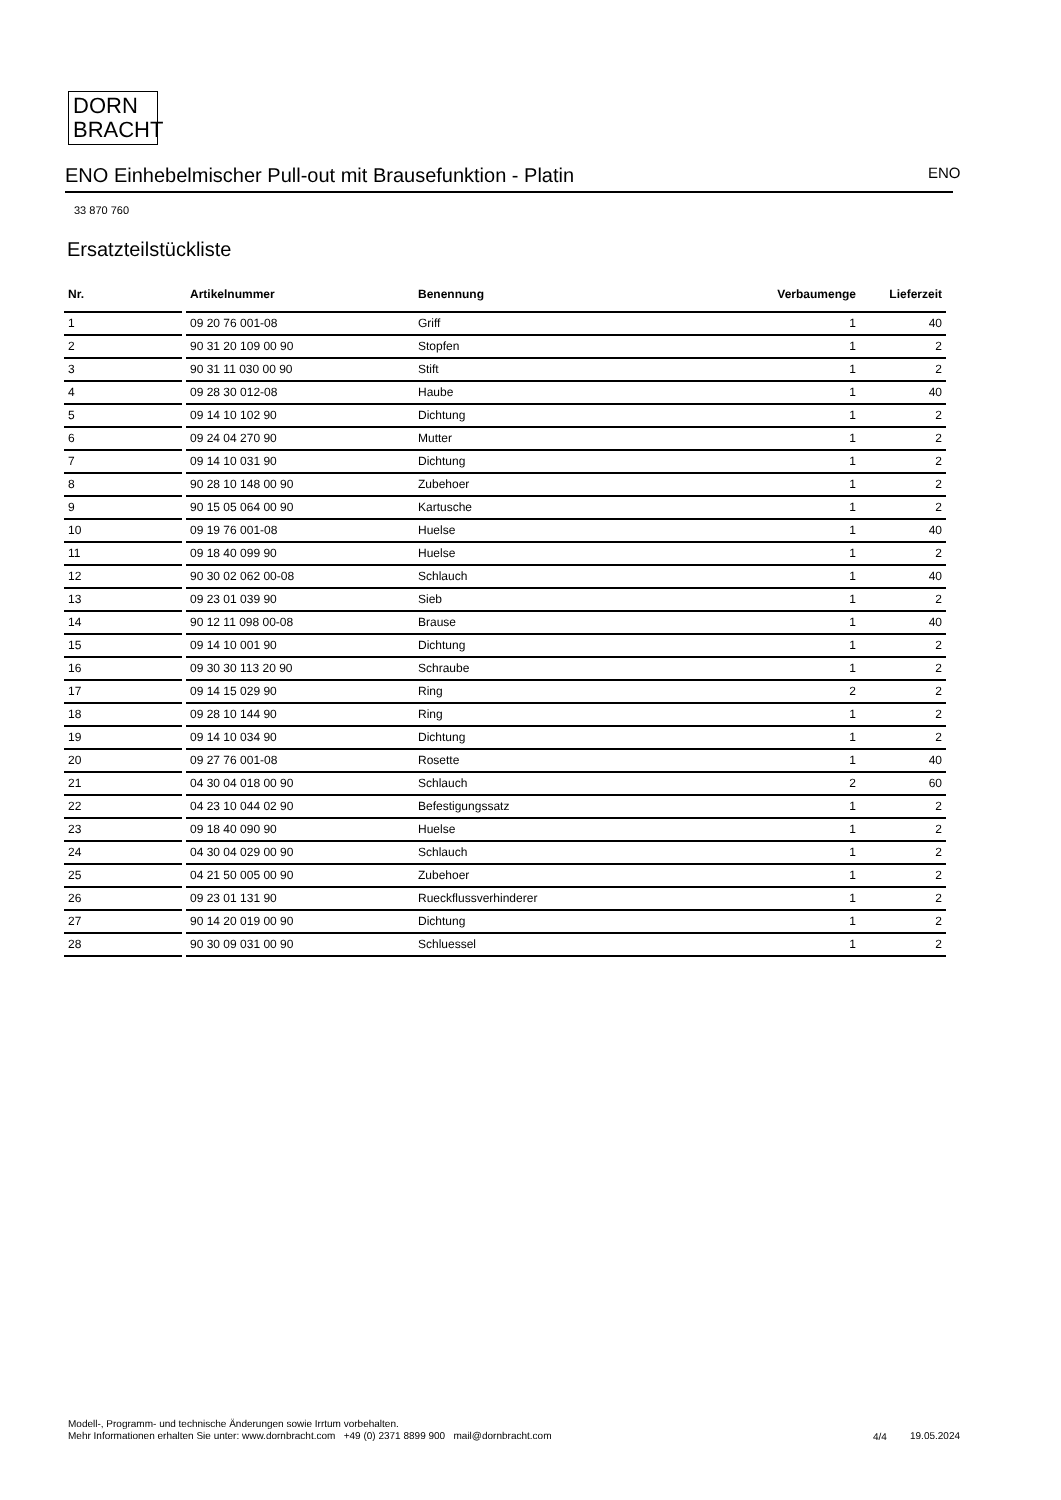DORN
BRACHT
ENO Einhebelmischer Pull-out mit Brausefunktion - Platin ENO
33 870 760
Ersatzteilstückliste
| Nr. | | Artikelnummer | Benennung | Verbaumenge | Lieferzeit |
| --- | --- | --- | --- | --- | --- |
| 1 | | 09 20 76 001-08 | Griff | 1 | 40 |
| 2 | | 90 31 20 109 00 90 | Stopfen | 1 | 2 |
| 3 | | 90 31 11 030 00 90 | Stift | 1 | 2 |
| 4 | | 09 28 30 012-08 | Haube | 1 | 40 |
| 5 | | 09 14 10 102 90 | Dichtung | 1 | 2 |
| 6 | | 09 24 04 270 90 | Mutter | 1 | 2 |
| 7 | | 09 14 10 031 90 | Dichtung | 1 | 2 |
| 8 | | 90 28 10 148 00 90 | Zubehoer | 1 | 2 |
| 9 | | 90 15 05 064 00 90 | Kartusche | 1 | 2 |
| 10 | | 09 19 76 001-08 | Huelse | 1 | 40 |
| 11 | | 09 18 40 099 90 | Huelse | 1 | 2 |
| 12 | | 90 30 02 062 00-08 | Schlauch | 1 | 40 |
| 13 | | 09 23 01 039 90 | Sieb | 1 | 2 |
| 14 | | 90 12 11 098 00-08 | Brause | 1 | 40 |
| 15 | | 09 14 10 001 90 | Dichtung | 1 | 2 |
| 16 | | 09 30 30 113 20 90 | Schraube | 1 | 2 |
| 17 | | 09 14 15 029 90 | Ring | 2 | 2 |
| 18 | | 09 28 10 144 90 | Ring | 1 | 2 |
| 19 | | 09 14 10 034 90 | Dichtung | 1 | 2 |
| 20 | | 09 27 76 001-08 | Rosette | 1 | 40 |
| 21 | | 04 30 04 018 00 90 | Schlauch | 2 | 60 |
| 22 | | 04 23 10 044 02 90 | Befestigungssatz | 1 | 2 |
| 23 | | 09 18 40 090 90 | Huelse | 1 | 2 |
| 24 | | 04 30 04 029 00 90 | Schlauch | 1 | 2 |
| 25 | | 04 21 50 005 00 90 | Zubehoer | 1 | 2 |
| 26 | | 09 23 01 131 90 | Rueckflussverhinderer | 1 | 2 |
| 27 | | 90 14 20 019 00 90 | Dichtung | 1 | 2 |
| 28 | | 90 30 09 031 00 90 | Schluessel | 1 | 2 |
Modell-, Programm- und technische Änderungen sowie Irrtum vorbehalten.
Mehr Informationen erhalten Sie unter: www.dornbracht.com +49 (0) 2371 8899 900 mail@dornbracht.com
4/4 19.05.2024